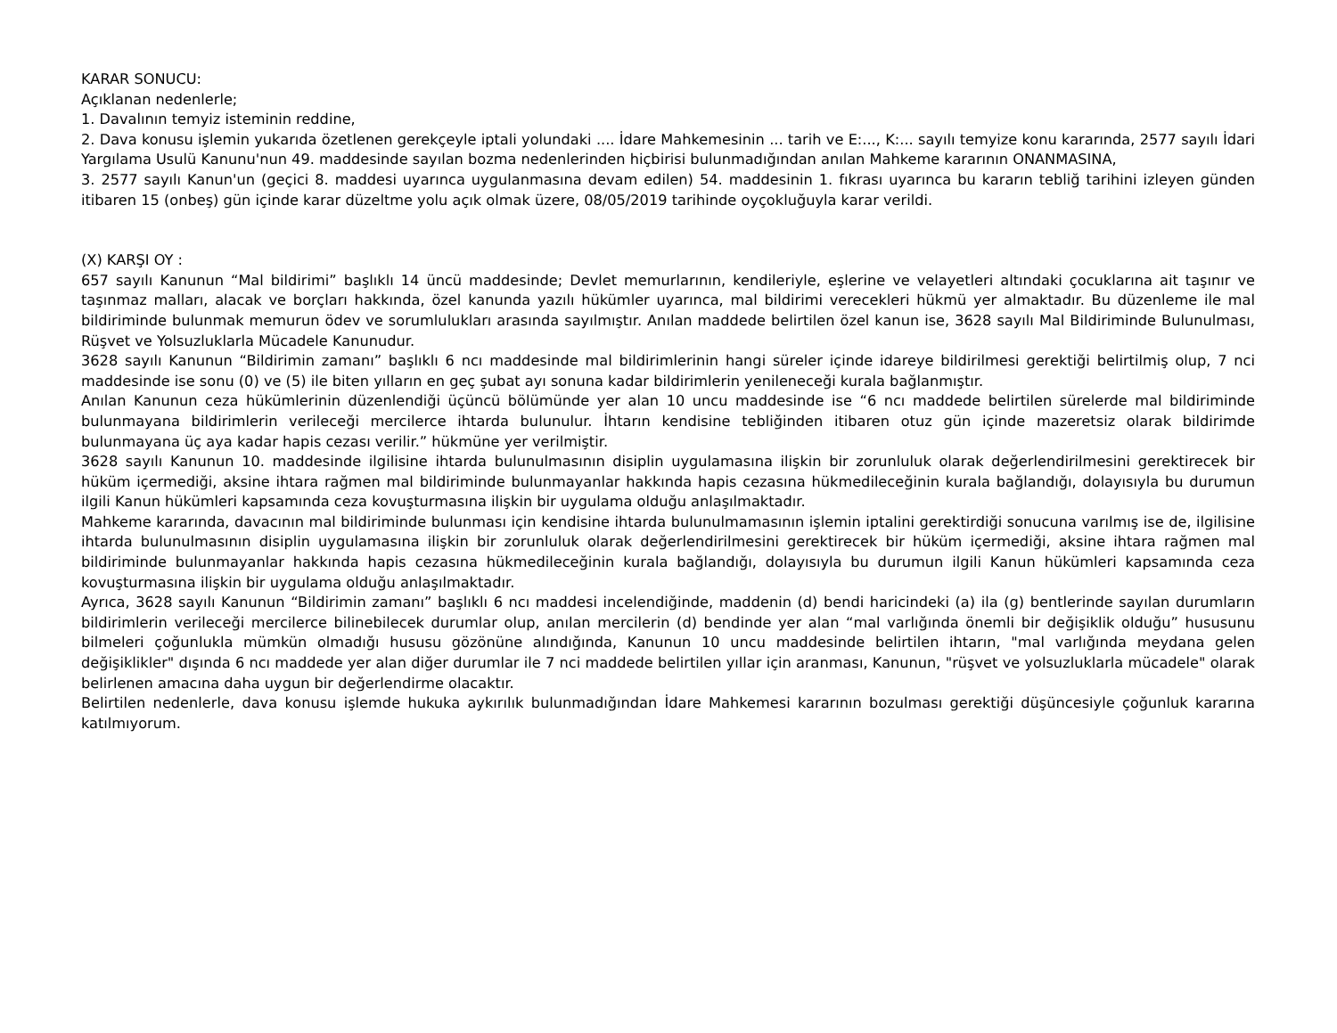KARAR SONUCU:
Açıklanan nedenlerle;
1. Davalının temyiz isteminin reddine,
2. Dava konusu işlemin yukarıda özetlenen gerekçeyle iptali yolundaki .... İdare Mahkemesinin ... tarih ve E:..., K:... sayılı temyize konu kararında, 2577 sayılı İdari Yargılama Usulü Kanunu'nun 49. maddesinde sayılan bozma nedenlerinden hiçbirisi bulunmadığından anılan Mahkeme kararının ONANMASINA,
3. 2577 sayılı Kanun'un (geçici 8. maddesi uyarınca uygulanmasına devam edilen) 54. maddesinin 1. fıkrası uyarınca bu kararın tebliğ tarihini izleyen günden itibaren 15 (onbeş) gün içinde karar düzeltme yolu açık olmak üzere, 08/05/2019 tarihinde oyçokluğuyla karar verildi.
(X) KARŞI OY :
657 sayılı Kanunun “Mal bildirimi” başlıklı 14 üncü maddesinde; Devlet memurlarının, kendileriyle, eşlerine ve velayetleri altındaki çocuklarına ait taşınır ve taşınmaz malları, alacak ve borçları hakkında, özel kanunda yazılı hükümler uyarınca, mal bildirimi verecekleri hükmü yer almaktadır. Bu düzenleme ile mal bildiriminde bulunmak memurun ödev ve sorumlulukları arasında sayılmıştır. Anılan maddede belirtilen özel kanun ise, 3628 sayılı Mal Bildiriminde Bulunulması, Rüşvet ve Yolsuzluklarla Mücadele Kanunudur.
3628 sayılı Kanunun “Bildirimin zamanı” başlıklı 6 ncı maddesinde mal bildirimlerinin hangi süreler içinde idareye bildirilmesi gerektiği belirtilmiş olup, 7 nci maddesinde ise sonu (0) ve (5) ile biten yılların en geç şubat ayı sonuna kadar bildirimlerin yenileneceği kurala bağlanmıştır.
Anılan Kanunun ceza hükümlerinin düzenlendiği üçüncü bölümünde yer alan 10 uncu maddesinde ise “6 ncı maddede belirtilen sürelerde mal bildiriminde bulunmayana bildirimlerin verileceği mercilerce ihtarda bulunulur. İhtarın kendisine tebliğinden itibaren otuz gün içinde mazeretsiz olarak bildirimde bulunmayana üç aya kadar hapis cezası verilir.” hükmüne yer verilmiştir.
3628 sayılı Kanunun 10. maddesinde ilgilisine ihtarda bulunulmasının disiplin uygulamasına ilişkin bir zorunluluk olarak değerlendirilmesini gerektirecek bir hüküm içermediği, aksine ihtara rağmen mal bildiriminde bulunmayanlar hakkında hapis cezasına hükmedileceğinin kurala bağlandığı, dolayısıyla bu durumun ilgili Kanun hükümleri kapsamında ceza kovuşturmasına ilişkin bir uygulama olduğu anlaşılmaktadır.
Mahkeme kararında, davacının mal bildiriminde bulunması için kendisine ihtarda bulunulmamasının işlemin iptalini gerektirdiği sonucuna varılmış ise de, ilgilisine ihtarda bulunulmasının disiplin uygulamasına ilişkin bir zorunluluk olarak değerlendirilmesini gerektirecek bir hüküm içermediği, aksine ihtara rağmen mal bildiriminde bulunmayanlar hakkında hapis cezasına hükmedileceğinin kurala bağlandığı, dolayısıyla bu durumun ilgili Kanun hükümleri kapsamında ceza kovuşturmasına ilişkin bir uygulama olduğu anlaşılmaktadır.
Ayrıca, 3628 sayılı Kanunun “Bildirimin zamanı” başlıklı 6 ncı maddesi incelendiğinde, maddenin (d) bendi haricindeki (a) ila (g) bentlerinde sayılan durumların bildirimlerin verileceği mercilerce bilinebilecek durumlar olup, anılan mercilerin (d) bendinde yer alan “mal varlığında önemli bir değişiklik olduğu” hususunu bilmeleri çoğunlukla mümkün olmadığı hususu gözönüne alındığında, Kanunun 10 uncu maddesinde belirtilen ihtarın, "mal varlığında meydana gelen değişiklikler" dışında 6 ncı maddede yer alan diğer durumlar ile 7 nci maddede belirtilen yıllar için aranması, Kanunun, "rüşvet ve yolsuzluklarla mücadele" olarak belirlenen amacına daha uygun bir değerlendirme olacaktır.
Belirtilen nedenlerle, dava konusu işlemde hukuka aykırılık bulunmadığından İdare Mahkemesi kararının bozulması gerektiği düşüncesiyle çoğunluk kararına katılmıyorum.